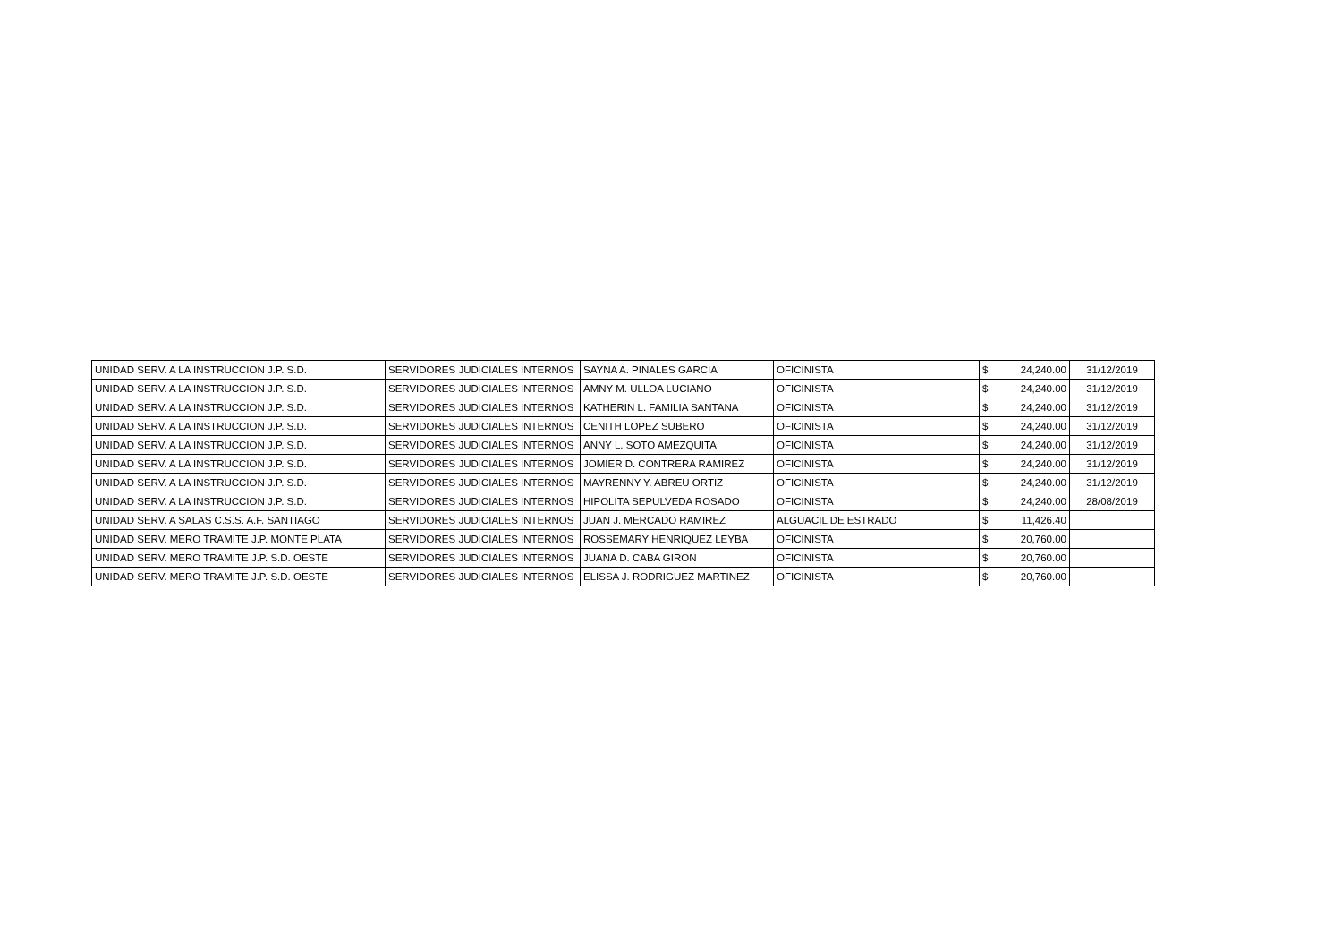| UNIDAD SERV. A LA INSTRUCCION J.P. S.D. | SERVIDORES JUDICIALES INTERNOS | SAYNA A. PINALES GARCIA | OFICINISTA | $ | 24,240.00 | 31/12/2019 |
| UNIDAD SERV. A LA INSTRUCCION J.P. S.D. | SERVIDORES JUDICIALES INTERNOS | AMNY M. ULLOA LUCIANO | OFICINISTA | $ | 24,240.00 | 31/12/2019 |
| UNIDAD SERV. A LA INSTRUCCION J.P. S.D. | SERVIDORES JUDICIALES INTERNOS | KATHERIN L. FAMILIA SANTANA | OFICINISTA | $ | 24,240.00 | 31/12/2019 |
| UNIDAD SERV. A LA INSTRUCCION J.P. S.D. | SERVIDORES JUDICIALES INTERNOS | CENITH LOPEZ SUBERO | OFICINISTA | $ | 24,240.00 | 31/12/2019 |
| UNIDAD SERV. A LA INSTRUCCION J.P. S.D. | SERVIDORES JUDICIALES INTERNOS | ANNY L. SOTO AMEZQUITA | OFICINISTA | $ | 24,240.00 | 31/12/2019 |
| UNIDAD SERV. A LA INSTRUCCION J.P. S.D. | SERVIDORES JUDICIALES INTERNOS | JOMIER D. CONTRERA RAMIREZ | OFICINISTA | $ | 24,240.00 | 31/12/2019 |
| UNIDAD SERV. A LA INSTRUCCION J.P. S.D. | SERVIDORES JUDICIALES INTERNOS | MAYRENNY Y. ABREU ORTIZ | OFICINISTA | $ | 24,240.00 | 31/12/2019 |
| UNIDAD SERV. A LA INSTRUCCION J.P. S.D. | SERVIDORES JUDICIALES INTERNOS | HIPOLITA SEPULVEDA ROSADO | OFICINISTA | $ | 24,240.00 | 28/08/2019 |
| UNIDAD SERV. A SALAS C.S.S. A.F. SANTIAGO | SERVIDORES JUDICIALES INTERNOS | JUAN J. MERCADO RAMIREZ | ALGUACIL DE ESTRADO | $ | 11,426.40 | |
| UNIDAD SERV. MERO TRAMITE J.P. MONTE PLATA | SERVIDORES JUDICIALES INTERNOS | ROSSEMARY HENRIQUEZ LEYBA | OFICINISTA | $ | 20,760.00 | |
| UNIDAD SERV. MERO TRAMITE J.P. S.D. OESTE | SERVIDORES JUDICIALES INTERNOS | JUANA D. CABA GIRON | OFICINISTA | $ | 20,760.00 | |
| UNIDAD SERV. MERO TRAMITE J.P. S.D. OESTE | SERVIDORES JUDICIALES INTERNOS | ELISSA J. RODRIGUEZ MARTINEZ | OFICINISTA | $ | 20,760.00 | |